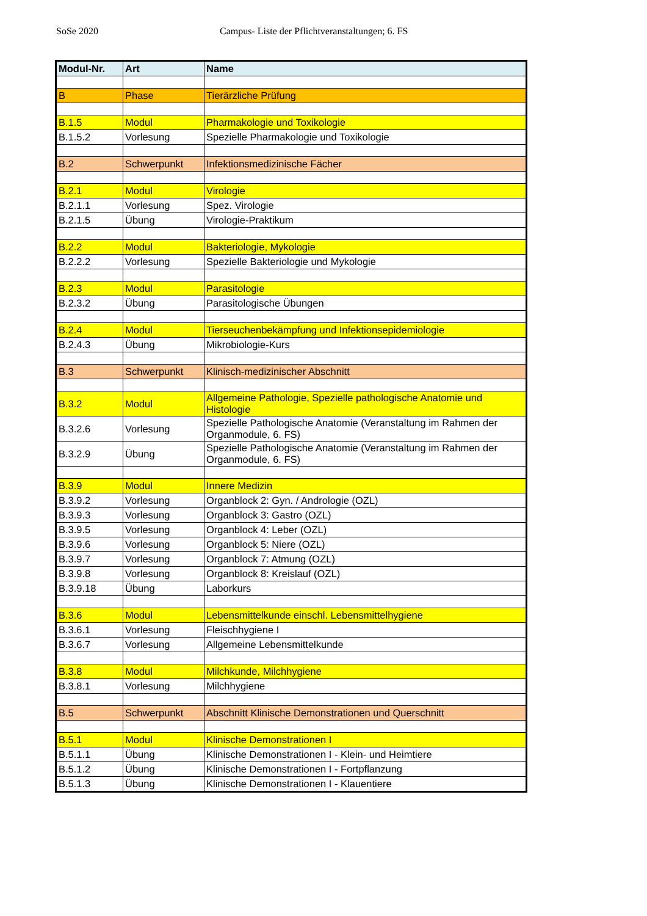SoSe 2020 Campus- Liste der Pflichtveranstaltungen; 6. FS
| Modul-Nr. | Art | Name |
| --- | --- | --- |
| B | Phase | Tierärzliche Prüfung |
| B.1.5 | Modul | Pharmakologie und Toxikologie |
| B.1.5.2 | Vorlesung | Spezielle Pharmakologie und Toxikologie |
| B.2 | Schwerpunkt | Infektionsmedizinische Fächer |
| B.2.1 | Modul | Virologie |
| B.2.1.1 | Vorlesung | Spez. Virologie |
| B.2.1.5 | Übung | Virologie-Praktikum |
| B.2.2 | Modul | Bakteriologie, Mykologie |
| B.2.2.2 | Vorlesung | Spezielle Bakteriologie und Mykologie |
| B.2.3 | Modul | Parasitologie |
| B.2.3.2 | Übung | Parasitologische Übungen |
| B.2.4 | Modul | Tierseuchenbekämpfung und Infektionsepidemiologie |
| B.2.4.3 | Übung | Mikrobiologie-Kurs |
| B.3 | Schwerpunkt | Klinisch-medizinischer Abschnitt |
| B.3.2 | Modul | Allgemeine Pathologie, Spezielle pathologische Anatomie und Histologie |
| B.3.2.6 | Vorlesung | Spezielle Pathologische Anatomie (Veranstaltung im Rahmen der Organmodule, 6. FS) |
| B.3.2.9 | Übung | Spezielle Pathologische Anatomie (Veranstaltung im Rahmen der Organmodule, 6. FS) |
| B.3.9 | Modul | Innere Medizin |
| B.3.9.2 | Vorlesung | Organblock 2: Gyn. / Andrologie (OZL) |
| B.3.9.3 | Vorlesung | Organblock 3: Gastro (OZL) |
| B.3.9.5 | Vorlesung | Organblock 4: Leber (OZL) |
| B.3.9.6 | Vorlesung | Organblock 5: Niere (OZL) |
| B.3.9.7 | Vorlesung | Organblock 7: Atmung (OZL) |
| B.3.9.8 | Vorlesung | Organblock 8: Kreislauf (OZL) |
| B.3.9.18 | Übung | Laborkurs |
| B.3.6 | Modul | Lebensmittelkunde einschl. Lebensmittelhygiene |
| B.3.6.1 | Vorlesung | Fleischhygiene I |
| B.3.6.7 | Vorlesung | Allgemeine Lebensmittelkunde |
| B.3.8 | Modul | Milchkunde, Milchhygiene |
| B.3.8.1 | Vorlesung | Milchhygiene |
| B.5 | Schwerpunkt | Abschnitt Klinische Demonstrationen und Querschnitt |
| B.5.1 | Modul | Klinische Demonstrationen I |
| B.5.1.1 | Übung | Klinische Demonstrationen I - Klein- und Heimtiere |
| B.5.1.2 | Übung | Klinische Demonstrationen I - Fortpflanzung |
| B.5.1.3 | Übung | Klinische Demonstrationen I - Klauentiere |